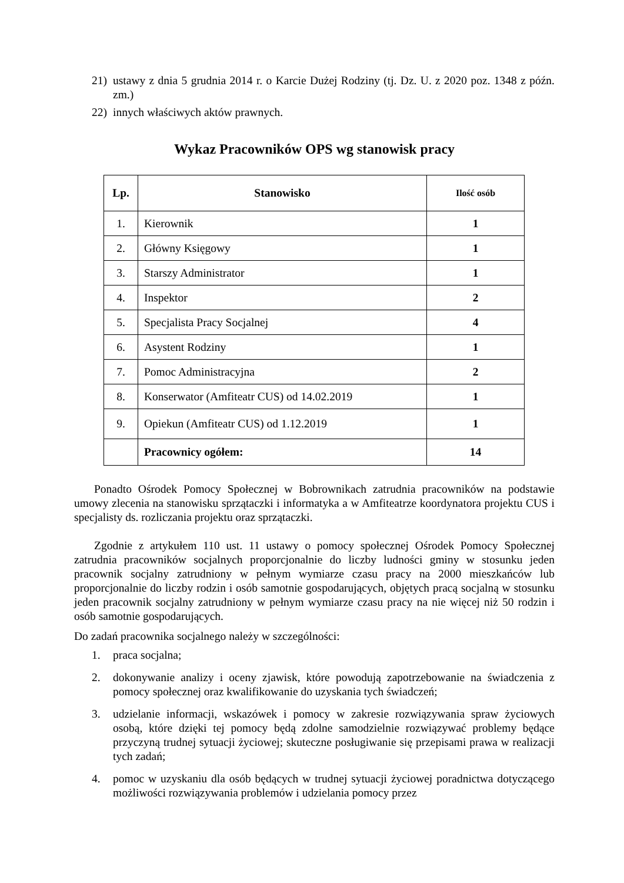21) ustawy z dnia 5 grudnia 2014 r. o Karcie Dużej Rodziny (tj. Dz. U. z 2020 poz. 1348 z późn. zm.)
22) innych właściwych aktów prawnych.
Wykaz Pracowników OPS wg stanowisk pracy
| Lp. | Stanowisko | Ilość osób |
| --- | --- | --- |
| 1. | Kierownik | 1 |
| 2. | Główny Księgowy | 1 |
| 3. | Starszy Administrator | 1 |
| 4. | Inspektor | 2 |
| 5. | Specjalista Pracy Socjalnej | 4 |
| 6. | Asystent Rodziny | 1 |
| 7. | Pomoc Administracyjna | 2 |
| 8. | Konserwator (Amfiteatr CUS) od 14.02.2019 | 1 |
| 9. | Opiekun (Amfiteatr CUS) od 1.12.2019 | 1 |
| | Pracownicy ogółem: | 14 |
Ponadto Ośrodek Pomocy Społecznej w Bobrownikach zatrudnia pracowników na podstawie umowy zlecenia na stanowisku sprzątaczki i informatyka a w Amfiteatrze koordynatora projektu CUS i specjalisty ds. rozliczania projektu oraz sprzątaczki.
Zgodnie z artykułem 110 ust. 11 ustawy o pomocy społecznej Ośrodek Pomocy Społecznej zatrudnia pracowników socjalnych proporcjonalnie do liczby ludności gminy w stosunku jeden pracownik socjalny zatrudniony w pełnym wymiarze czasu pracy na 2000 mieszkańców lub proporcjonalnie do liczby rodzin i osób samotnie gospodarujących, objętych pracą socjalną w stosunku jeden pracownik socjalny zatrudniony w pełnym wymiarze czasu pracy na nie więcej niż 50 rodzin i osób samotnie gospodarujących.
Do zadań pracownika socjalnego należy w szczególności:
1. praca socjalna;
2. dokonywanie analizy i oceny zjawisk, które powodują zapotrzebowanie na świadczenia z pomocy społecznej oraz kwalifikowanie do uzyskania tych świadczeń;
3. udzielanie informacji, wskazówek i pomocy w zakresie rozwiązywania spraw życiowych osobą, które dzięki tej pomocy będą zdolne samodzielnie rozwiązywać problemy będące przyczyną trudnej sytuacji życiowej; skuteczne posługiwanie się przepisami prawa w realizacji tych zadań;
4. pomoc w uzyskaniu dla osób będących w trudnej sytuacji życiowej poradnictwa dotyczącego możliwości rozwiązywania problemów i udzielania pomocy przez